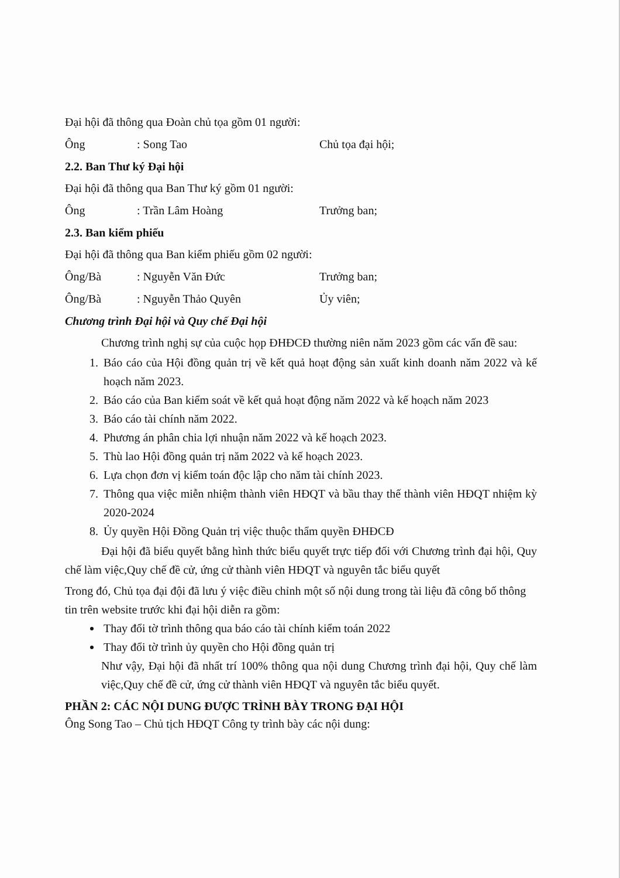Đại hội đã thông qua Đoàn chủ tọa gồm 01 người:
Ông: Song Tao Chủ tọa đại hội;
2.2. Ban Thư ký Đại hội
Đại hội đã thông qua Ban Thư ký gồm 01 người:
Ông: Trần Lâm Hoàng Trưởng ban;
2.3. Ban kiểm phiếu
Đại hội đã thông qua Ban kiểm phiếu gồm 02 người:
Ông/Bà: Nguyễn Văn Đức Trưởng ban;
Ông/Bà: Nguyễn Thảo Quyên Ủy viên;
Chương trình Đại hội và Quy chế Đại hội
Chương trình nghị sự của cuộc họp ĐHĐCĐ thường niên năm 2023 gồm các vấn đề sau:
1. Báo cáo của Hội đồng quản trị về kết quả hoạt động sản xuất kinh doanh năm 2022 và kế hoạch năm 2023.
2. Báo cáo của Ban kiểm soát về kết quả hoạt động năm 2022 và kế hoạch năm 2023
3. Báo cáo tài chính năm 2022.
4. Phương án phân chia lợi nhuận năm 2022 và kế hoạch 2023.
5. Thù lao Hội đồng quản trị năm 2022 và kế hoạch 2023.
6. Lựa chọn đơn vị kiểm toán độc lập cho năm tài chính 2023.
7. Thông qua việc miễn nhiệm thành viên HĐQT và bầu thay thế thành viên HĐQT nhiệm kỳ 2020-2024
8. Ủy quyền Hội Đồng Quản trị việc thuộc thẩm quyền ĐHĐCĐ
Đại hội đã biểu quyết bằng hình thức biểu quyết trực tiếp đối với Chương trình đại hội, Quy chế làm việc,Quy chế đề cử, ứng cử thành viên HĐQT và nguyên tắc biểu quyết
Trong đó, Chủ tọa đại đội đã lưu ý việc điều chỉnh một số nội dung trong tài liệu đã công bố thông tin trên website trước khi đại hội diễn ra gồm:
Thay đổi tờ trình thông qua báo cáo tài chính kiểm toán 2022
Thay đổi tờ trình ủy quyền cho Hội đồng quản trị
Như vậy, Đại hội đã nhất trí 100% thông qua nội dung Chương trình đại hội, Quy chế làm việc,Quy chế đề cử, ứng cử thành viên HĐQT và nguyên tắc biểu quyết.
PHẦN 2: CÁC NỘI DUNG ĐƯỢC TRÌNH BÀY TRONG ĐẠI HỘI
Ông Song Tao – Chủ tịch HĐQT Công ty trình bày các nội dung: